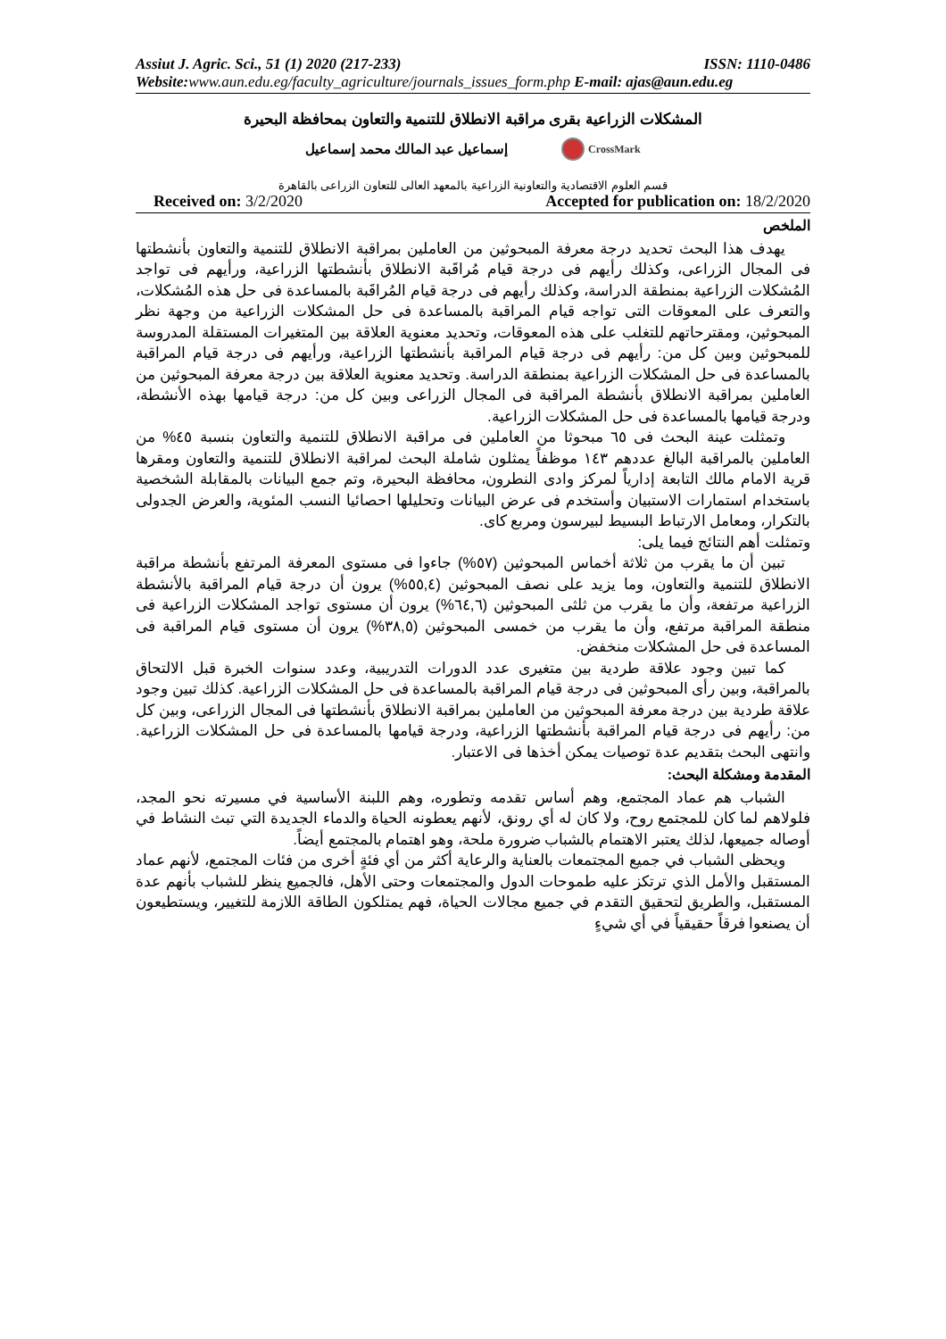Assiut J. Agric. Sci., 51 (1) 2020 (217-233) ISSN: 1110-0486
Website:www.aun.edu.eg/faculty_agriculture/journals_issues_form.php E-mail: ajas@aun.edu.eg
المشكلات الزراعية بقرى مراقبة الانطلاق للتنمية والتعاون بمحافظة البحيرة
إسماعيل عبد المالك محمد إسماعيل CrossMark
قسم العلوم الاقتصادية والتعاونية الزراعية بالمعهد العالى للتعاون الزراعى بالقاهرة
Received on: 3/2/2020 Accepted for publication on: 18/2/2020
الملخص
يهدف هذا البحث تحديد درجة معرفة المبحوثين من العاملين بمراقبة الانطلاق للتنمية والتعاون بأنشطتها فى المجال الزراعى، وكذلك رأيهم فى درجة قيام مُراقَبة الانطلاق بأنشطتها الزراعية، ورأيهم فى تواجد المُشكلات الزراعية بمنطقة الدراسة، وكذلك رأيهم فى درجة قيام المُراقَبة بالمساعدة فى حل هذه المُشكلات، والتعرف على المعوقات التى تواجه قيام المراقبة بالمساعدة فى حل المشكلات الزراعية من وجهة نظر المبحوثين، ومقترحاتهم للتغلب على هذه المعوقات، وتحديد معنوية العلاقة بين المتغيرات المستقلة المدروسة للمبحوثين وبين كل من: رأيهم فى درجة قيام المراقبة بأنشطتها الزراعية، ورأيهم فى درجة قيام المراقبة بالمساعدة فى حل المشكلات الزراعية بمنطقة الدراسة. وتحديد معنوية العلاقة بين درجة معرفة المبحوثين من العاملين بمراقبة الانطلاق بأنشطة المراقبة فى المجال الزراعى وبين كل من: درجة قيامها بهذه الأنشطة، ودرجة قيامها بالمساعدة فى حل المشكلات الزراعية.
وتمثلت عينة البحث فى ٦٥ مبحوثا من العاملين فى مراقبة الانطلاق للتنمية والتعاون بنسبة ٤٥% من العاملين بالمراقبة البالغ عددهم ١٤٣ موظفاً يمثلون شاملة البحث لمراقبة الانطلاق للتنمية والتعاون ومقرها قرية الامام مالك التابعة إدارياً لمركز وادى النطرون، محافظة البحيرة، وتم جمع البيانات بالمقابلة الشخصية باستخدام استمارات الاستبيان وأستخدم فى عرض البيانات وتحليلها احصائيا النسب المئوية، والعرض الجدولى بالتكرار، ومعامل الارتباط البسيط لبيرسون ومربع كاى.
وتمثلت أهم النتائج فيما يلى:
تبين أن ما يقرب من ثلاثة أخماس المبحوثين (٥٧%) جاءوا فى مستوى المعرفة المرتفع بأنشطة مراقبة الانطلاق للتنمية والتعاون، وما يزيد على نصف المبحوثين (٥٥,٤%) يرون أن درجة قيام المراقبة بالأنشطة الزراعية مرتفعة، وأن ما يقرب من ثلثى المبحوثين (٦٤,٦%) يرون أن مستوى تواجد المشكلات الزراعية فى منطقة المراقبة مرتفع، وأن ما يقرب من خمسى المبحوثين (٣٨,٥%) يرون أن مستوى قيام المراقبة فى المساعدة فى حل المشكلات منخفض.
كما تبين وجود علاقة طردية بين متغيرى عدد الدورات التدريبية، وعدد سنوات الخبرة قبل الالتحاق بالمراقبة، وبين رأى المبحوثين فى درجة قيام المراقبة بالمساعدة فى حل المشكلات الزراعية. كذلك تبين وجود علاقة طردية بين درجة معرفة المبحوثين من العاملين بمراقبة الانطلاق بأنشطتها فى المجال الزراعى، وبين كل من: رأيهم فى درجة قيام المراقبة بأنشطتها الزراعية، ودرجة قيامها بالمساعدة فى حل المشكلات الزراعية. وانتهى البحث بتقديم عدة توصيات يمكن أخذها فى الاعتبار.
المقدمة ومشكلة البحث:
الشباب هم عماد المجتمع، وهم أساس تقدمه وتطوره، وهم اللبنة الأساسية في مسيرته نحو المجد، فلولاهم لما كان للمجتمع روح، ولا كان له أي رونق، لأنهم يعطونه الحياة والدماء الجديدة التي تبث النشاط في أوصاله جميعها، لذلك يعتبر الاهتمام بالشباب ضرورة ملحة، وهو اهتمام بالمجتمع أيضاً.
ويحظى الشباب في جميع المجتمعات بالعناية والرعاية أكثر من أي فئةٍ أخرى من فئات المجتمع، لأنهم عماد المستقبل والأمل الذي ترتكز عليه طموحات الدول والمجتمعات وحتى الأهل، فالجميع ينظر للشباب بأنهم عدة المستقبل، والطريق لتحقيق التقدم في جميع مجالات الحياة، فهم يمتلكون الطاقة اللازمة للتغيير، ويستطيعون أن يصنعوا فرقاً حقيقياً في أي شيءٍ